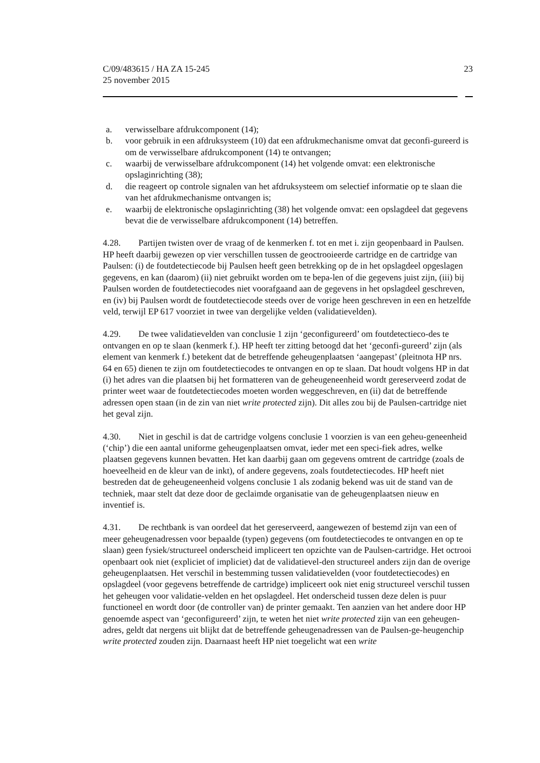C/09/483615 / HA ZA 15-245
25 november 2015
23
a. verwisselbare afdrukcomponent (14);
b. voor gebruik in een afdruksysteem (10) dat een afdrukmechanisme omvat dat geconfi-gureerd is om de verwisselbare afdrukcomponent (14) te ontvangen;
c. waarbij de verwisselbare afdrukcomponent (14) het volgende omvat: een elektronische opslaginrichting (38);
d. die reageert op controle signalen van het afdruksysteem om selectief informatie op te slaan die van het afdrukmechanisme ontvangen is;
e. waarbij de elektronische opslaginrichting (38) het volgende omvat: een opslagdeel dat gegevens bevat die de verwisselbare afdrukcomponent (14) betreffen.
4.28. Partijen twisten over de vraag of de kenmerken f. tot en met i. zijn geopenbaard in Paulsen. HP heeft daarbij gewezen op vier verschillen tussen de geoctrooieerde cartridge en de cartridge van Paulsen: (i) de foutdetectiecode bij Paulsen heeft geen betrekking op de in het opslagdeel opgeslagen gegevens, en kan (daarom) (ii) niet gebruikt worden om te bepa-len of die gegevens juist zijn, (iii) bij Paulsen worden de foutdetectiecodes niet voorafgaand aan de gegevens in het opslagdeel geschreven, en (iv) bij Paulsen wordt de foutdetectiecode steeds over de vorige heen geschreven in een en hetzelfde veld, terwijl EP 617 voorziet in twee van dergelijke velden (validatievelden).
4.29. De twee validatievelden van conclusie 1 zijn ‘geconfigureerd’ om foutdetectieco-des te ontvangen en op te slaan (kenmerk f.). HP heeft ter zitting betoogd dat het ‘geconfi-gureerd’ zijn (als element van kenmerk f.) betekent dat de betreffende geheugenplaatsen ‘aangepast’ (pleitnota HP nrs. 64 en 65) dienen te zijn om foutdetectiecodes te ontvangen en op te slaan. Dat houdt volgens HP in dat (i) het adres van die plaatsen bij het formatteren van de geheugeneenheid wordt gereserveerd zodat de printer weet waar de foutdetectiecodes moeten worden weggeschreven, en (ii) dat de betreffende adressen open staan (in de zin van niet write protected zijn). Dit alles zou bij de Paulsen-cartridge niet het geval zijn.
4.30. Niet in geschil is dat de cartridge volgens conclusie 1 voorzien is van een geheu-geneenheid (‘chip’) die een aantal uniforme geheugenplaatsen omvat, ieder met een speci-fiek adres, welke plaatsen gegevens kunnen bevatten. Het kan daarbij gaan om gegevens omtrent de cartridge (zoals de hoeveelheid en de kleur van de inkt), of andere gegevens, zoals foutdetectiecodes. HP heeft niet bestreden dat de geheugeneenheid volgens conclusie 1 als zodanig bekend was uit de stand van de techniek, maar stelt dat deze door de geclaimde organisatie van de geheugenplaatsen nieuw en inventief is.
4.31. De rechtbank is van oordeel dat het gereserveerd, aangewezen of bestemd zijn van een of meer geheugenadressen voor bepaalde (typen) gegevens (om foutdetectiecodes te ontvangen en op te slaan) geen fysiek/structureel onderscheid impliceert ten opzichte van de Paulsen-cartridge. Het octrooi openbaart ook niet (expliciet of impliciet) dat de validatievel-den structureel anders zijn dan de overige geheugenplaatsen. Het verschil in bestemming tussen validatievelden (voor foutdetectiecodes) en opslagdeel (voor gegevens betreffende de cartridge) impliceert ook niet enig structureel verschil tussen het geheugen voor validatie-velden en het opslagdeel. Het onderscheid tussen deze delen is puur functioneel en wordt door (de controller van) de printer gemaakt. Ten aanzien van het andere door HP genoemde aspect van ‘geconfigureerd’ zijn, te weten het niet write protected zijn van een geheugen-adres, geldt dat nergens uit blijkt dat de betreffende geheugenadressen van de Paulsen-ge-heugenchip write protected zouden zijn. Daarnaast heeft HP niet toegelicht wat een write